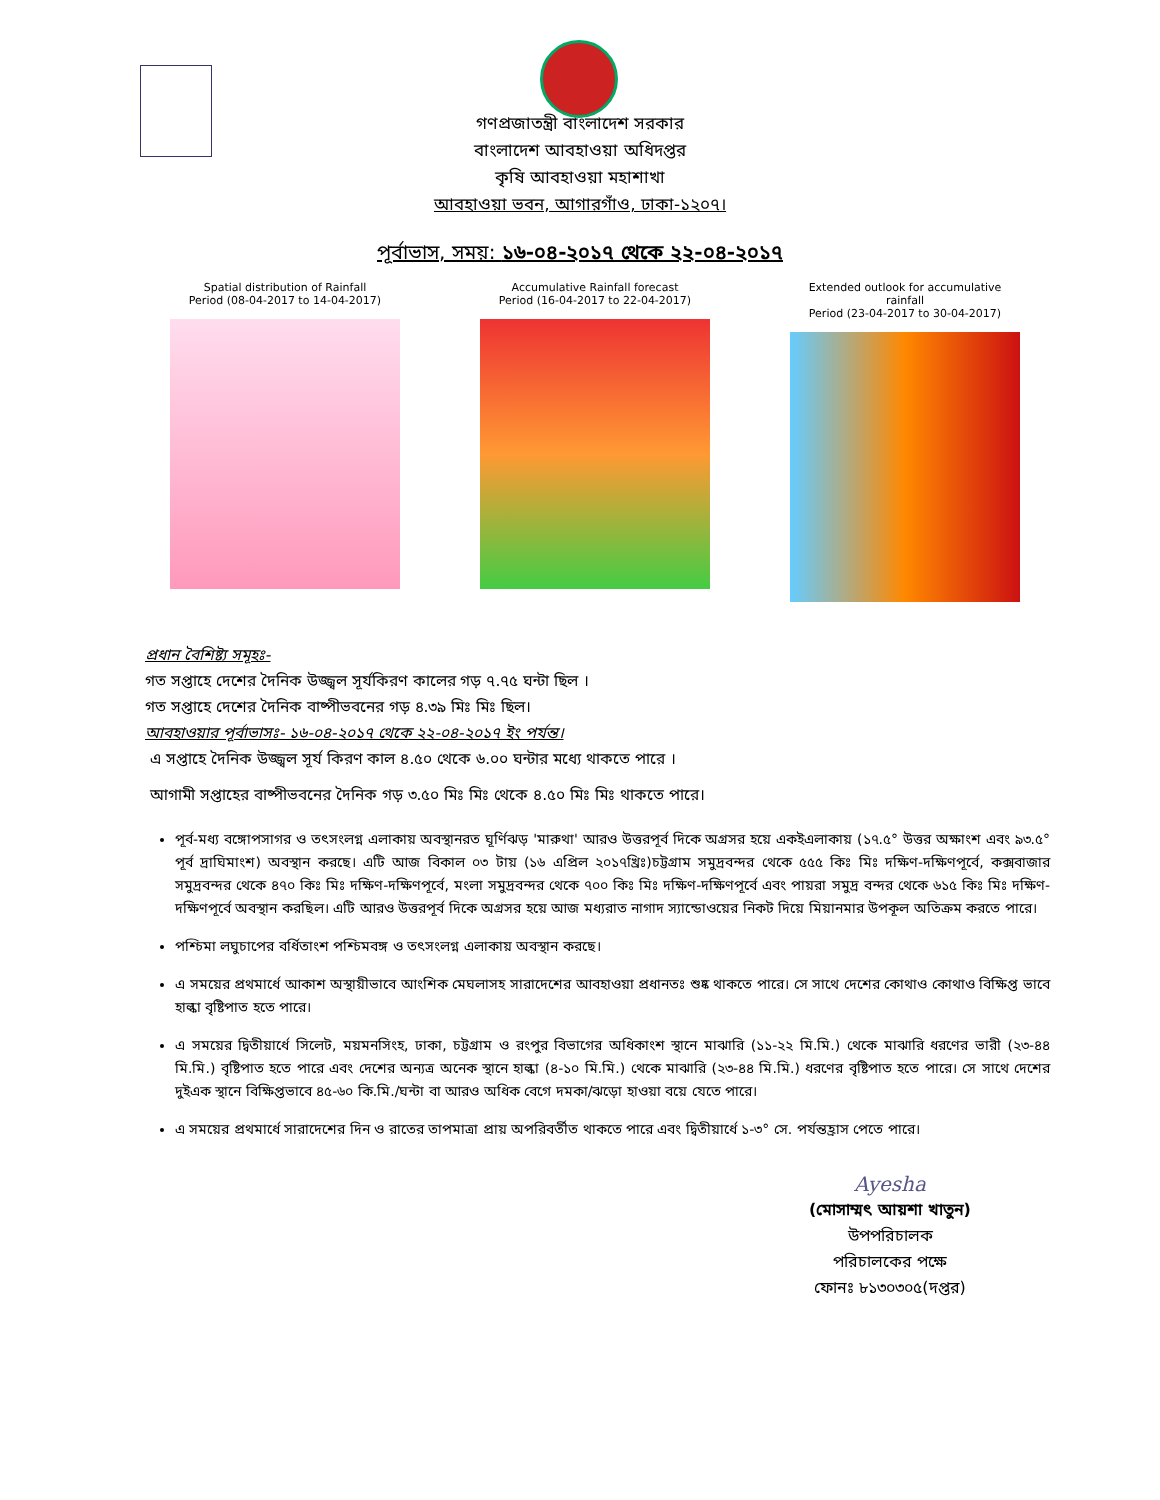গণপ্রজাতন্ত্রী বাংলাদেশ সরকার
বাংলাদেশ আবহাওয়া অধিদপ্তর
কৃষি আবহাওয়া মহাশাখা
আবহাওয়া ভবন, আগারগাঁও, ঢাকা-১২০৭।
পূর্বাভাস, সময়: ১৬-০৪-২০১৭ থেকে ২২-০৪-২০১৭
Spatial distribution of Rainfall
Period (08-04-2017 to 14-04-2017)
Accumulative Rainfall forecast
Period (16-04-2017 to 22-04-2017)
Extended outlook for accumulative rainfall
Period (23-04-2017 to 30-04-2017)
প্রধান বৈশিষ্ট্য সমূহঃ-
গত সপ্তাহে দেশের দৈনিক উজ্জ্বল সূর্যকিরণ কালের গড় ৭.৭৫ ঘন্টা ছিল ।
গত সপ্তাহে দেশের দৈনিক বাষ্পীভবনের গড় ৪.৩৯ মিঃ মিঃ ছিল।
আবহাওয়ার পূর্বাভাসঃ- ১৬-০৪-২০১৭ থেকে ২২-০৪-২০১৭ ইং পর্যন্ত।
এ সপ্তাহে দৈনিক উজ্জ্বল সূর্য কিরণ কাল ৪.৫০ থেকে ৬.০০ ঘন্টার মধ্যে থাকতে পারে ।
আগামী সপ্তাহের বাষ্পীভবনের দৈনিক গড় ৩.৫০ মিঃ মিঃ থেকে ৪.৫০ মিঃ মিঃ থাকতে পারে।
পূর্ব-মধ্য বঙ্গোপসাগর ও তৎসংলগ্ন এলাকায় অবস্থানরত ঘূর্ণিঝড় 'মারুথা' আরও উত্তরপূর্ব দিকে অগ্রসর হয়ে একইএলাকায় (১৭.৫° উত্তর অক্ষাংশ এবং ৯৩.৫° পূর্ব দ্রাঘিমাংশ) অবস্থান করছে। এটি আজ বিকাল ০৩ টায় (১৬ এপ্রিল ২০১৭খ্রিঃ)চট্টগ্রাম সমুদ্রবন্দর থেকে ৫৫৫ কিঃ মিঃ দক্ষিণ-দক্ষিণপূর্বে, কক্সবাজার সমুদ্রবন্দর থেকে ৪৭০ কিঃ মিঃ দক্ষিণ-দক্ষিণপূর্বে, মংলা সমুদ্রবন্দর থেকে ৭০০ কিঃ মিঃ দক্ষিণ-দক্ষিণপূর্বে এবং পায়রা সমুদ্র বন্দর থেকে ৬১৫ কিঃ মিঃ দক্ষিণ-দক্ষিণপূর্বে অবস্থান করছিল। এটি আরও উত্তরপূর্ব দিকে অগ্রসর হয়ে আজ মধ্যরাত নাগাদ স্যান্ডোওয়ের নিকট দিয়ে মিয়ানমার উপকূল অতিক্রম করতে পারে।
পশ্চিমা লঘুচাপের বর্ধিতাংশ পশ্চিমবঙ্গ ও তৎসংলগ্ন এলাকায় অবস্থান করছে।
এ সময়ের প্রথমার্ধে আকাশ অস্থায়ীভাবে আংশিক মেঘলাসহ সারাদেশের আবহাওয়া প্রধানতঃ শুষ্ক থাকতে পারে। সে সাথে দেশের কোথাও কোথাও বিক্ষিপ্ত ভাবে হাল্কা বৃষ্টিপাত হতে পারে।
এ সময়ের দ্বিতীয়ার্ধে সিলেট, ময়মনসিংহ, ঢাকা, চট্টগ্রাম ও রংপুর বিভাগের অধিকাংশ স্থানে মাঝারি (১১-২২ মি.মি.) থেকে মাঝারি ধরণের ভারী (২৩-৪৪ মি.মি.) বৃষ্টিপাত হতে পারে এবং দেশের অন্যত্র অনেক স্থানে হাল্কা (৪-১০ মি.মি.) থেকে মাঝারি (২৩-৪৪ মি.মি.) ধরণের বৃষ্টিপাত হতে পারে। সে সাথে দেশের দুইএক স্থানে বিক্ষিপ্তভাবে ৪৫-৬০ কি.মি./ঘন্টা বা আরও অধিক বেগে দমকা/ঝড়ো হাওয়া বয়ে যেতে পারে।
এ সময়ের প্রথমার্ধে সারাদেশের দিন ও রাতের তাপমাত্রা প্রায় অপরিবর্তীত থাকতে পারে এবং দ্বিতীয়ার্ধে ১-৩° সে. পর্যন্তহ্রাস পেতে পারে।
Ayesha
(মোসাম্মৎ আয়শা খাতুন)
উপপরিচালক
পরিচালকের পক্ষে
ফোনঃ ৮১৩০৩০৫(দপ্তর)